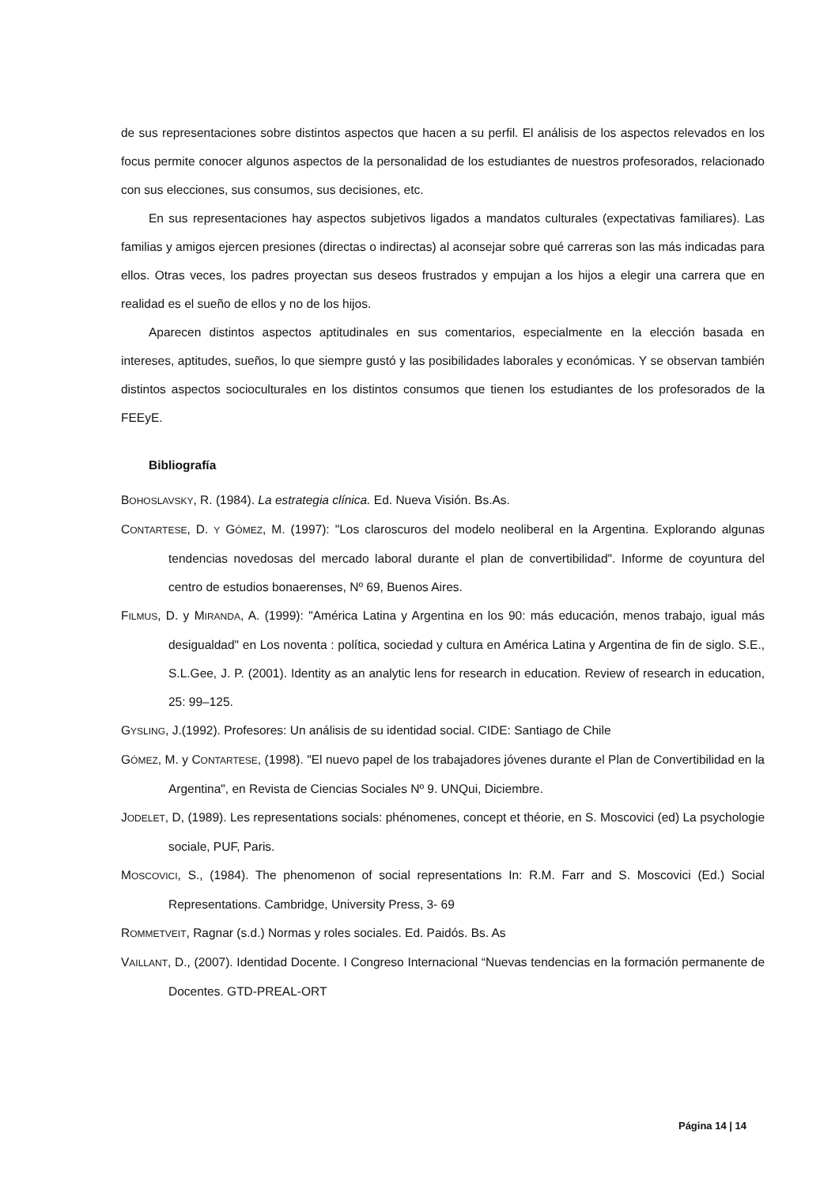de sus representaciones sobre distintos aspectos que hacen a su perfil. El análisis de los aspectos relevados en los focus permite conocer algunos aspectos de la personalidad de los estudiantes de nuestros profesorados, relacionado con sus elecciones, sus consumos, sus decisiones, etc.
En sus representaciones hay aspectos subjetivos ligados a mandatos culturales (expectativas familiares). Las familias y amigos ejercen presiones (directas o indirectas) al aconsejar sobre qué carreras son las más indicadas para ellos. Otras veces, los padres proyectan sus deseos frustrados y empujan a los hijos a elegir una carrera que en realidad es el sueño de ellos y no de los hijos.
Aparecen distintos aspectos aptitudinales en sus comentarios, especialmente en la elección basada en intereses, aptitudes, sueños, lo que siempre gustó y las posibilidades laborales y económicas. Y se observan también distintos aspectos socioculturales en los distintos consumos que tienen los estudiantes de los profesorados de la FEEyE.
Bibliografía
BOHOSLAVSKY, R. (1984). La estrategia clínica. Ed. Nueva Visión. Bs.As.
CONTARTESE, D. Y GÓMEZ, M. (1997): "Los claroscuros del modelo neoliberal en la Argentina. Explorando algunas tendencias novedosas del mercado laboral durante el plan de convertibilidad". Informe de coyuntura del centro de estudios bonaerenses, Nº 69, Buenos Aires.
FILMUS, D. y MIRANDA, A. (1999): "América Latina y Argentina en los 90: más educación, menos trabajo, igual más desigualdad" en Los noventa : política, sociedad y cultura en América Latina y Argentina de fin de siglo. S.E., S.L.Gee, J. P. (2001). Identity as an analytic lens for research in education. Review of research in education, 25: 99–125.
GYSLING, J.(1992). Profesores: Un análisis de su identidad social. CIDE: Santiago de Chile
GÓMEZ, M. y CONTARTESE, (1998). "El nuevo papel de los trabajadores jóvenes durante el Plan de Convertibilidad en la Argentina", en Revista de Ciencias Sociales Nº 9. UNQui, Diciembre.
JODELET, D, (1989). Les representations socials: phénomenes, concept et théorie, en S. Moscovici (ed) La psychologie sociale, PUF, Paris.
MOSCOVICI, S., (1984). The phenomenon of social representations In: R.M. Farr and S. Moscovici (Ed.) Social Representations. Cambridge, University Press, 3- 69
ROMMETVEIT, Ragnar (s.d.) Normas y roles sociales. Ed. Paidós. Bs. As
VAILLANT, D., (2007). Identidad Docente. I Congreso Internacional “Nuevas tendencias en la formación permanente de Docentes. GTD-PREAL-ORT
Página 14 | 14